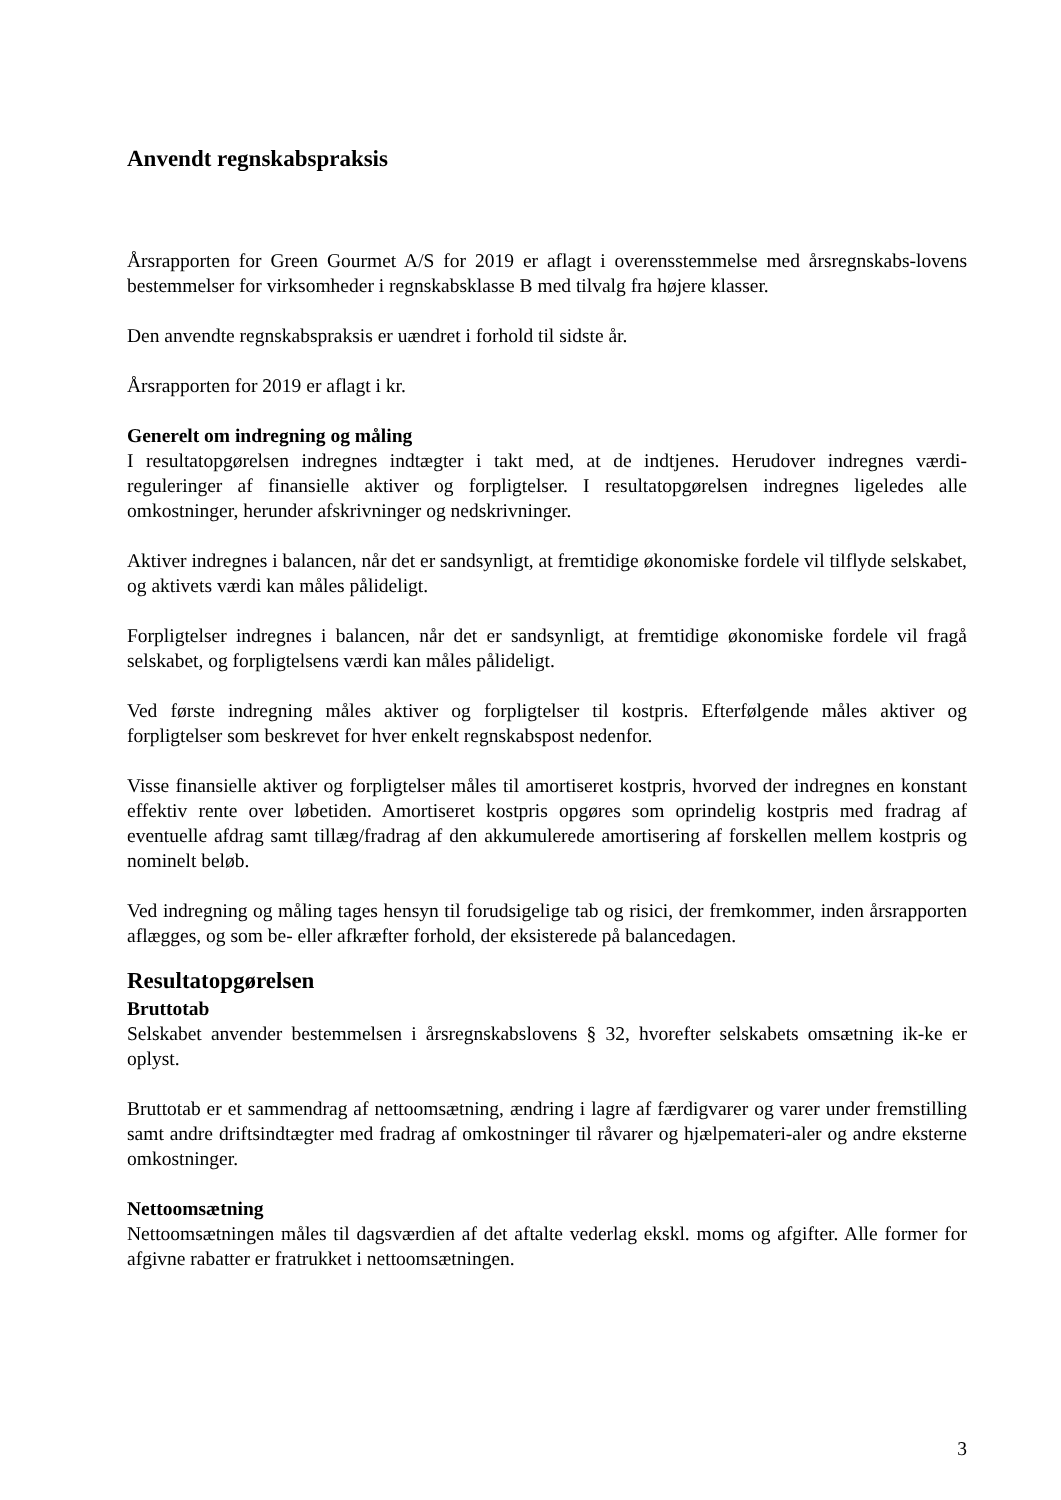Anvendt regnskabspraksis
Årsrapporten for Green Gourmet A/S for 2019 er aflagt i overensstemmelse med årsregnskabs-lovens bestemmelser for virksomheder i regnskabsklasse B med tilvalg fra højere klasser.
Den anvendte regnskabspraksis er uændret i forhold til sidste år.
Årsrapporten for 2019 er aflagt i kr.
Generelt om indregning og måling
I resultatopgørelsen indregnes indtægter i takt med, at de indtjenes. Herudover indregnes værdi-reguleringer af finansielle aktiver og forpligtelser. I resultatopgørelsen indregnes ligeledes alle omkostninger, herunder afskrivninger og nedskrivninger.
Aktiver indregnes i balancen, når det er sandsynligt, at fremtidige økonomiske fordele vil tilflyde selskabet, og aktivets værdi kan måles pålideligt.
Forpligtelser indregnes i balancen, når det er sandsynligt, at fremtidige økonomiske fordele vil fragå selskabet, og forpligtelsens værdi kan måles pålideligt.
Ved første indregning måles aktiver og forpligtelser til kostpris. Efterfølgende måles aktiver og forpligtelser som beskrevet for hver enkelt regnskabspost nedenfor.
Visse finansielle aktiver og forpligtelser måles til amortiseret kostpris, hvorved der indregnes en konstant effektiv rente over løbetiden. Amortiseret kostpris opgøres som oprindelig kostpris med fradrag af eventuelle afdrag samt tillæg/fradrag af den akkumulerede amortisering af forskellen mellem kostpris og nominelt beløb.
Ved indregning og måling tages hensyn til forudsigelige tab og risici, der fremkommer, inden årsrapporten aflægges, og som be- eller afkræfter forhold, der eksisterede på balancedagen.
Resultatopgørelsen
Bruttotab
Selskabet anvender bestemmelsen i årsregnskabslovens § 32, hvorefter selskabets omsætning ik-ke er oplyst.
Bruttotab er et sammendrag af nettoomsætning, ændring i lagre af færdigvarer og varer under fremstilling samt andre driftsindtægter med fradrag af omkostninger til råvarer og hjælpemateri-aler og andre eksterne omkostninger.
Nettoomsætning
Nettoomsætningen måles til dagsværdien af det aftalte vederlag ekskl. moms og afgifter. Alle former for afgivne rabatter er fratrukket i nettoomsætningen.
3